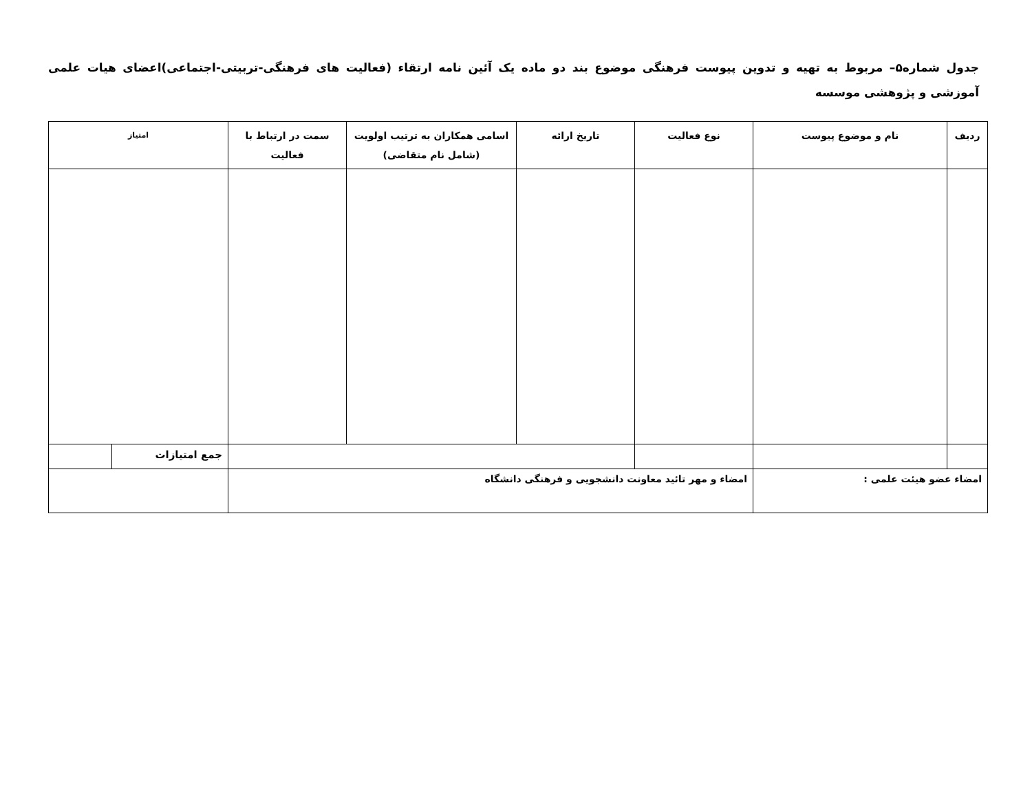جدول شماره۵– مربوط به تهیه و تدوین پیوست فرهنگی موضوع بند دو ماده یک آئین نامه ارتقاء (فعالیت های فرهنگی-تربیتی-اجتماعی)اعضای هیات علمی آموزشی و پژوهشی موسسه
| ردیف | نام و موضوع پیوست | نوع فعالیت | تاریخ ارائه | اسامی همکاران به ترتیب اولویت (شامل نام متقاضی) | سمت در ارتباط با فعالیت | امتیاز | |
| --- | --- | --- | --- | --- | --- | --- | --- |
| | | | | | | جمع امتیازات | |
| امضاء عضو هیئت علمی : | | امضاء و مهر تائید معاونت دانشجویی و فرهنگی دانشگاه | | | | | |